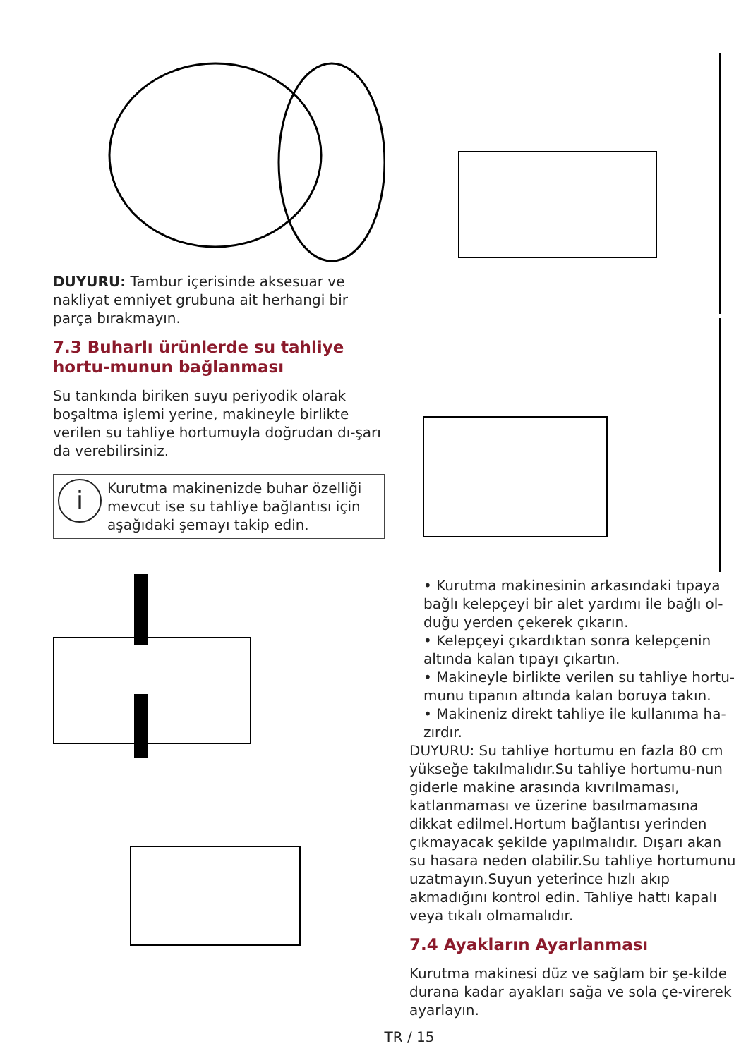DUYURU: Tambur içerisinde aksesuar ve nakliyat emniyet grubuna ait herhangi bir parça bırakmayın.
7.3 Buharlı ürünlerde su tahliye hortu-munun bağlanması
Su tankında biriken suyu periyodik olarak boşaltma işlemi yerine, makineyle birlikte verilen su tahliye hortumuyla doğrudan dı-şarı da verebilirsiniz.
i
Kurutma makinenizde buhar özelliği mevcut ise su tahliye bağlantısı için aşağıdaki şemayı takip edin.
• Kurutma makinesinin arkasındaki tıpaya bağlı kelepçeyi bir alet yardımı ile bağlı ol-duğu yerden çekerek çıkarın.
• Kelepçeyi çıkardıktan sonra kelepçenin altında kalan tıpayı çıkartın.
• Makineyle birlikte verilen su tahliye hortu-munu tıpanın altında kalan boruya takın.
• Makineniz direkt tahliye ile kullanıma ha-zırdır.
DUYURU: Su tahliye hortumu en fazla 80 cm yükseğe takılmalıdır.Su tahliye hortumu-nun giderle makine arasında kıvrılmaması, katlanmaması ve üzerine basılmamasına dikkat edilmel.Hortum bağlantısı yerinden çıkmayacak şekilde yapılmalıdır. Dışarı akan su hasara neden olabilir.Su tahliye hortumunu uzatmayın.Suyun yeterince hızlı akıp akmadığını kontrol edin. Tahliye hattı kapalı veya tıkalı olmamalıdır.
7.4 Ayakların Ayarlanması
Kurutma makinesi düz ve sağlam bir şe-kilde durana kadar ayakları sağa ve sola çe-virerek ayarlayın.
TR / 15